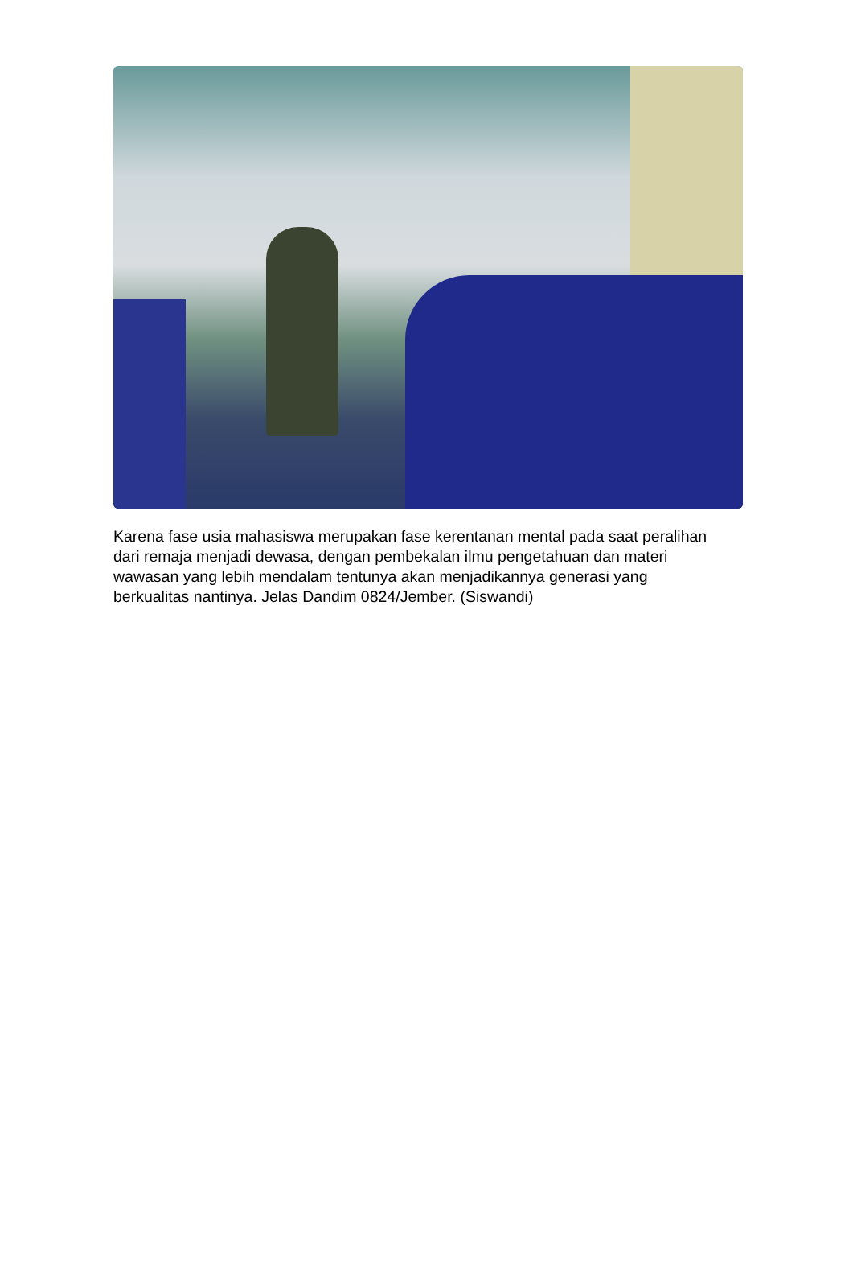Karena fase usia mahasiswa merupakan fase kerentanan mental pada saat peralihan dari remaja menjadi dewasa, dengan pembekalan ilmu pengetahuan dan materi wawasan yang lebih mendalam tentunya akan menjadikannya generasi yang berkualitas nantinya. Jelas Dandim 0824/Jember. (Siswandi)